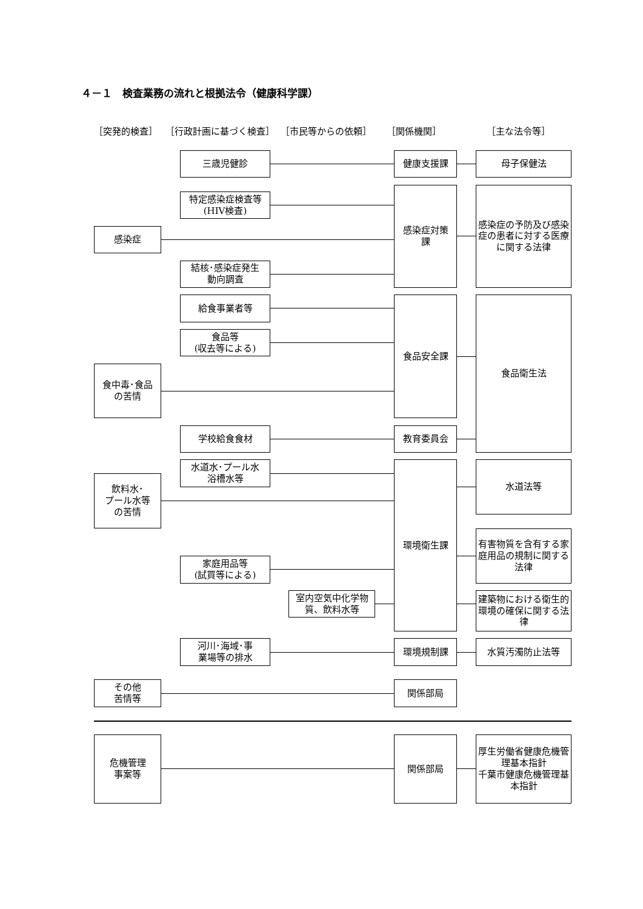４－１　検査業務の流れと根拠法令（健康科学課）
［突発的検査］
［行政計画に基づく検査］
［市民等からの依頼］
［関係機関］
［主な法令等］
三歳児健診
健康支援課
母子保健法
特定感染症検査等
(HIV検査)
感染症
結核･感染症発生
動向調査
感染症対策
課
感染症の予防及び感染症の患者に対する医療に関する法律
給食事業者等
食品等
(収去等による)
食中毒･食品
の苦情
食品安全課
食品衛生法
学校給食食材
教育委員会
水道水･プール水
浴槽水等
飲料水･
プール水等
の苦情
家庭用品等
(試買等による)
室内空気中化学物
質、飲料水等
環境衛生課
水道法等
有害物質を含有する家庭用品の規制に関する法律
建築物における衛生的環境の確保に関する法律
河川･海域･事
業場等の排水
環境規制課
水質汚濁防止法等
その他
苦情等
関係部局
危機管理
事案等
関係部局
厚生労働省健康危機管理基本指針
千葉市健康危機管理基本指針